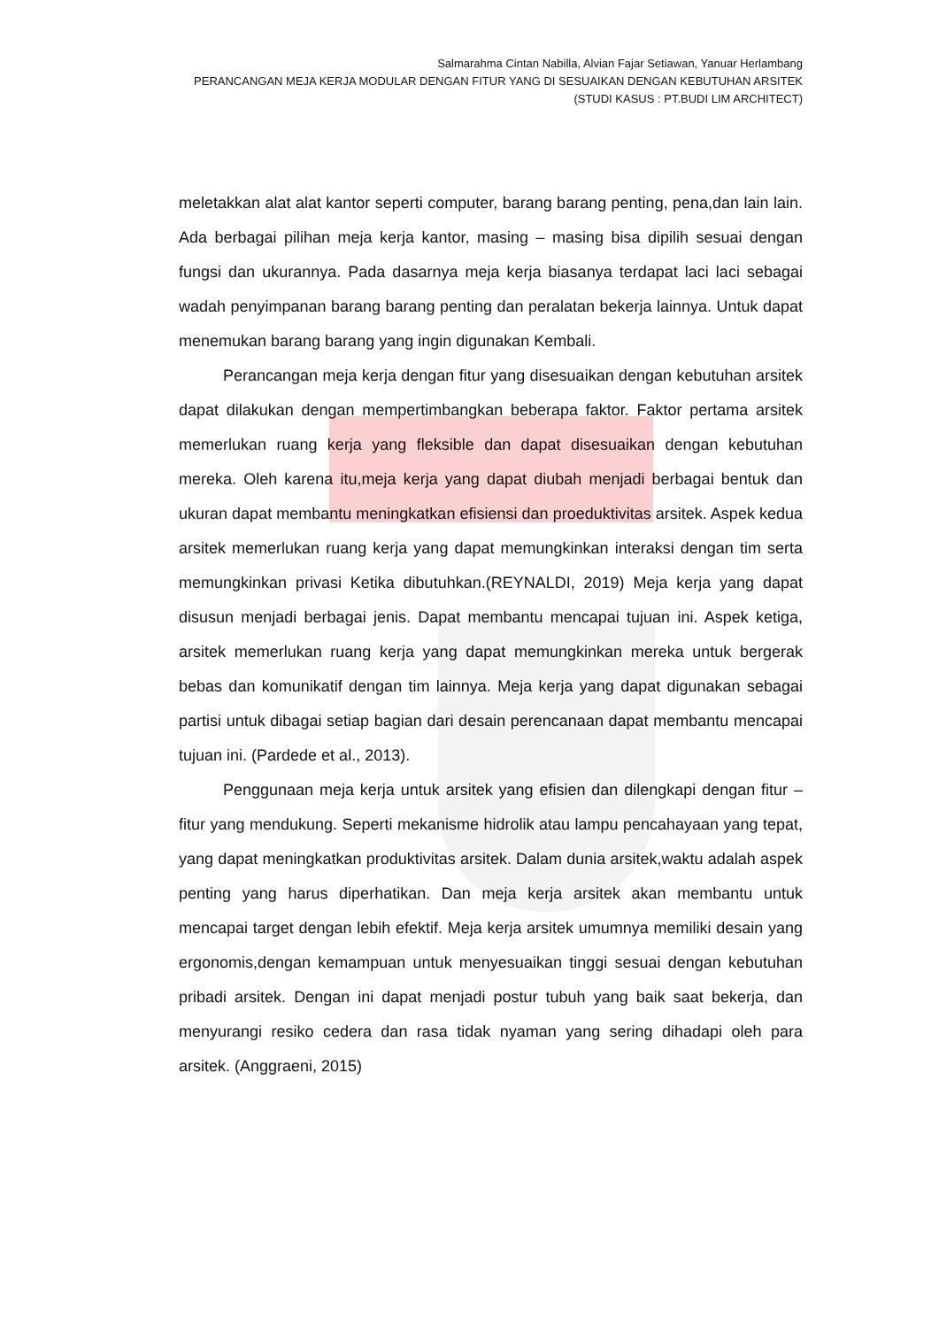Salmarahma Cintan Nabilla, Alvian Fajar Setiawan, Yanuar Herlambang
PERANCANGAN MEJA KERJA MODULAR DENGAN FITUR YANG DI SESUAIKAN DENGAN KEBUTUHAN ARSITEK
(STUDI KASUS : PT.BUDI LIM ARCHITECT)
meletakkan alat alat kantor seperti computer, barang barang penting, pena,dan lain lain. Ada berbagai pilihan meja kerja kantor, masing – masing bisa dipilih sesuai dengan fungsi dan ukurannya. Pada dasarnya meja kerja biasanya terdapat laci laci sebagai wadah penyimpanan barang barang penting dan peralatan bekerja lainnya. Untuk dapat menemukan barang barang yang ingin digunakan Kembali.
Perancangan meja kerja dengan fitur yang disesuaikan dengan kebutuhan arsitek dapat dilakukan dengan mempertimbangkan beberapa faktor. Faktor pertama arsitek memerlukan ruang kerja yang fleksible dan dapat disesuaikan dengan kebutuhan mereka. Oleh karena itu,meja kerja yang dapat diubah menjadi berbagai bentuk dan ukuran dapat membantu meningkatkan efisiensi dan proeduktivitas arsitek. Aspek kedua arsitek memerlukan ruang kerja yang dapat memungkinkan interaksi dengan tim serta memungkinkan privasi Ketika dibutuhkan.(REYNALDI, 2019) Meja kerja yang dapat disusun menjadi berbagai jenis. Dapat membantu mencapai tujuan ini. Aspek ketiga, arsitek memerlukan ruang kerja yang dapat memungkinkan mereka untuk bergerak bebas dan komunikatif dengan tim lainnya. Meja kerja yang dapat digunakan sebagai partisi untuk dibagai setiap bagian dari desain perencanaan dapat membantu mencapai tujuan ini. (Pardede et al., 2013).
Penggunaan meja kerja untuk arsitek yang efisien dan dilengkapi dengan fitur – fitur yang mendukung. Seperti mekanisme hidrolik atau lampu pencahayaan yang tepat, yang dapat meningkatkan produktivitas arsitek. Dalam dunia arsitek,waktu adalah aspek penting yang harus diperhatikan. Dan meja kerja arsitek akan membantu untuk mencapai target dengan lebih efektif. Meja kerja arsitek umumnya memiliki desain yang ergonomis,dengan kemampuan untuk menyesuaikan tinggi sesuai dengan kebutuhan pribadi arsitek. Dengan ini dapat menjadi postur tubuh yang baik saat bekerja, dan menyurangi resiko cedera dan rasa tidak nyaman yang sering dihadapi oleh para arsitek. (Anggraeni, 2015)